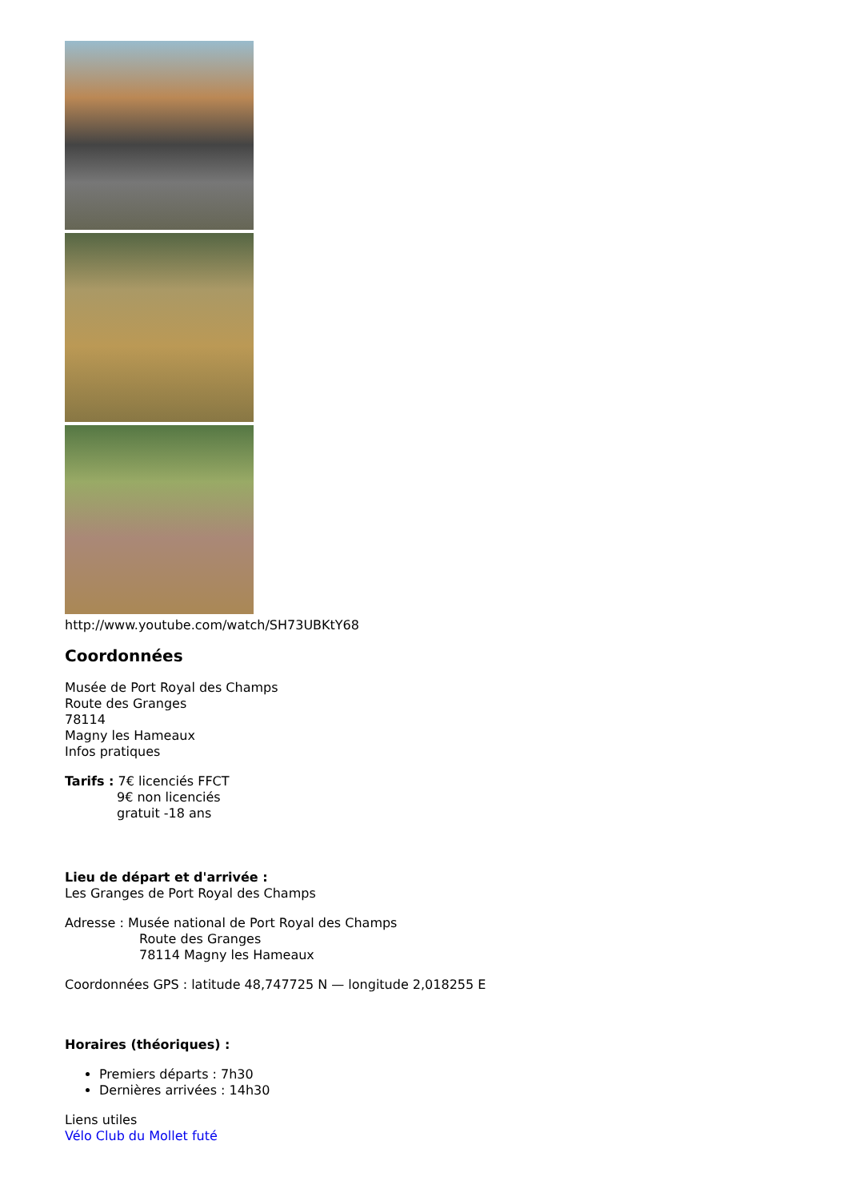http://www.youtube.com/watch/SH73UBKtY68
Coordonnées
Musée de Port Royal des Champs
Route des Granges
78114
Magny les Hameaux
Infos pratiques
Tarifs : 7€ licenciés FFCT
9€ non licenciés
gratuit -18 ans
Lieu de départ et d'arrivée :
Les Granges de Port Royal des Champs
Adresse : Musée national de Port Royal des Champs
Route des Granges
78114 Magny les Hameaux
Coordonnées GPS : latitude 48,747725 N — longitude 2,018255 E
Horaires (théoriques) :
Premiers départs : 7h30
Dernières arrivées : 14h30
Liens utiles
Vélo Club du Mollet futé